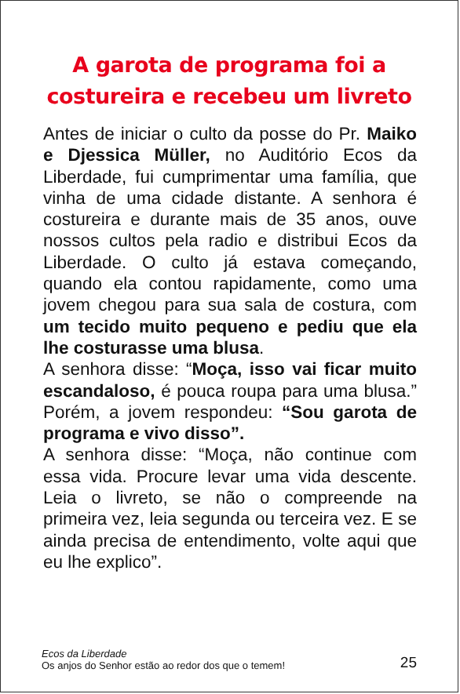A garota de programa foi a
costureira e recebeu um livreto
Antes de iniciar o culto da posse do Pr. Maiko e Djessica Müller, no Auditório Ecos da Liberdade, fui cumprimentar uma família, que vinha de uma cidade distante. A senhora é costureira e durante mais de 35 anos, ouve nossos cultos pela radio e distribui Ecos da Liberdade. O culto já estava começando, quando ela contou rapidamente, como uma jovem chegou para sua sala de costura, com um tecido muito pequeno e pediu que ela lhe costurasse uma blusa.
A senhora disse: “Moça, isso vai ficar muito escandaloso, é pouca roupa para uma blusa.” Porém, a jovem respondeu: “Sou garota de programa e vivo disso”.
A senhora disse: “Moça, não continue com essa vida. Procure levar uma vida descente. Leia o livreto, se não o compreende na primeira vez, leia segunda ou terceira vez. E se ainda precisa de entendimento, volte aqui que eu lhe explico”.
Ecos da Liberdade
Os anjos do Senhor estão ao redor dos que o temem!
25